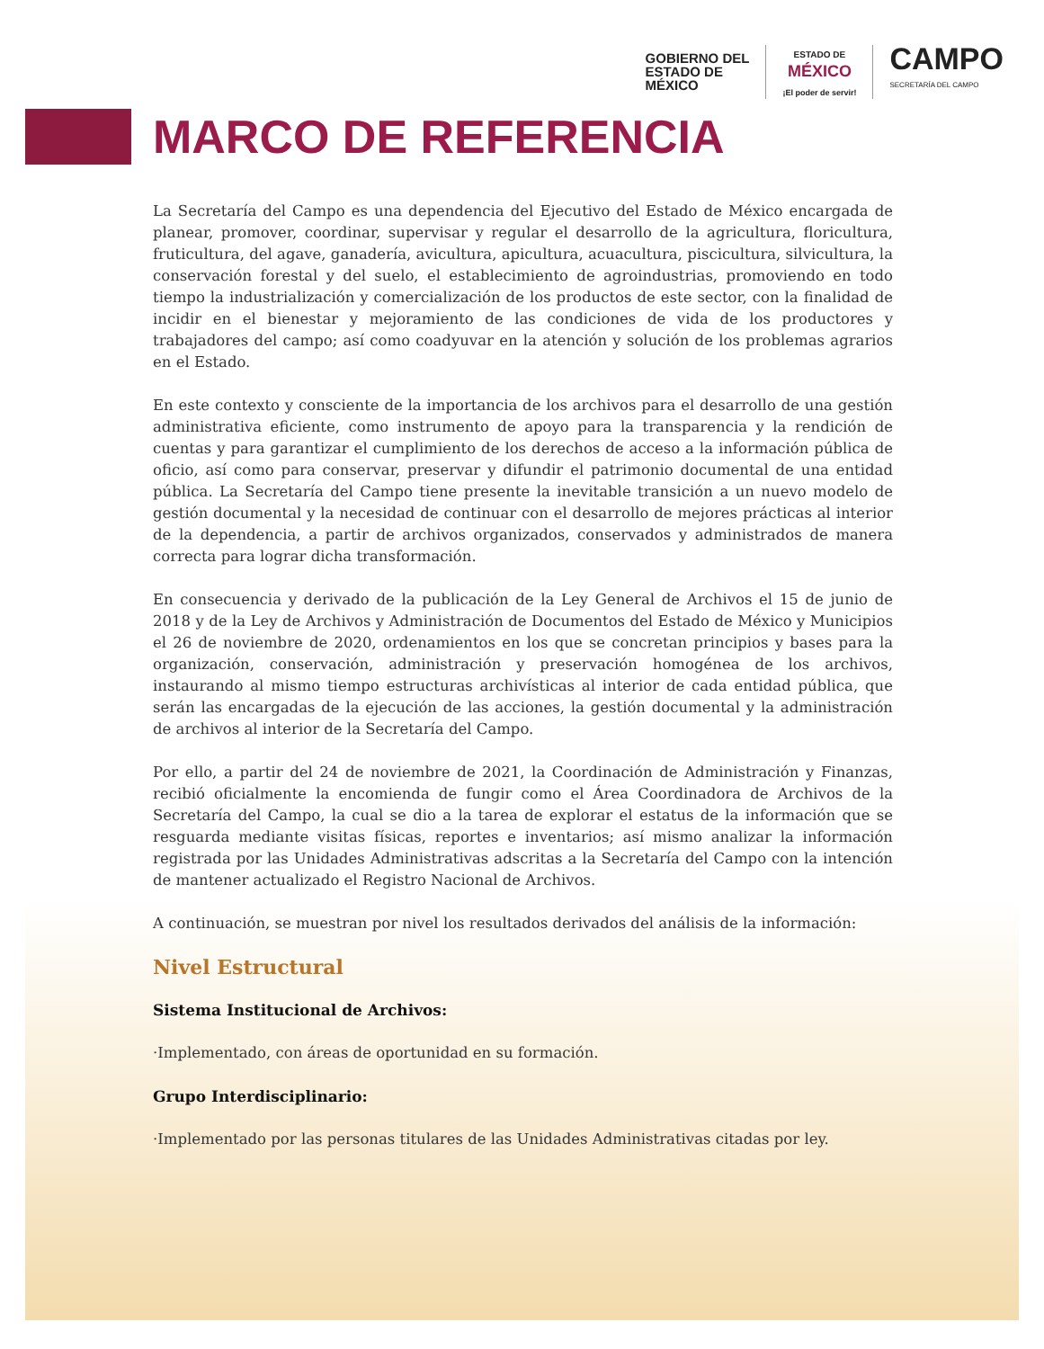GOBIERNO DEL
ESTADO DE
MÉXICO
ESTADO DE
MÉXICO
¡El poder de servir!
CAMPO
SECRETARÍA DEL CAMPO
MARCO DE REFERENCIA
La Secretaría del Campo es una dependencia del Ejecutivo del Estado de México encargada de planear, promover, coordinar, supervisar y regular el desarrollo de la agricultura, floricultura, fruticultura, del agave, ganadería, avicultura, apicultura, acuacultura, piscicultura, silvicultura, la conservación forestal y del suelo, el establecimiento de agroindustrias, promoviendo en todo tiempo la industrialización y comercialización de los productos de este sector, con la finalidad de incidir en el bienestar y mejoramiento de las condiciones de vida de los productores y trabajadores del campo; así como coadyuvar en la atención y solución de los problemas agrarios en el Estado.
En este contexto y consciente de la importancia de los archivos para el desarrollo de una gestión administrativa eficiente, como instrumento de apoyo para la transparencia y la rendición de cuentas y para garantizar el cumplimiento de los derechos de acceso a la información pública de oficio, así como para conservar, preservar y difundir el patrimonio documental de una entidad pública. La Secretaría del Campo tiene presente la inevitable transición a un nuevo modelo de gestión documental y la necesidad de continuar con el desarrollo de mejores prácticas al interior de la dependencia, a partir de archivos organizados, conservados y administrados de manera correcta para lograr dicha transformación.
En consecuencia y derivado de la publicación de la Ley General de Archivos el 15 de junio de 2018 y de la Ley de Archivos y Administración de Documentos del Estado de México y Municipios el 26 de noviembre de 2020, ordenamientos en los que se concretan principios y bases para la organización, conservación, administración y preservación homogénea de los archivos, instaurando al mismo tiempo estructuras archivísticas al interior de cada entidad pública, que serán las encargadas de la ejecución de las acciones, la gestión documental y la administración de archivos al interior de la Secretaría del Campo.
Por ello, a partir del 24 de noviembre de 2021, la Coordinación de Administración y Finanzas, recibió oficialmente la encomienda de fungir como el Área Coordinadora de Archivos de la Secretaría del Campo, la cual se dio a la tarea de explorar el estatus de la información que se resguarda mediante visitas físicas, reportes e inventarios; así mismo analizar la información registrada por las Unidades Administrativas adscritas a la Secretaría del Campo con la intención de mantener actualizado el Registro Nacional de Archivos.
A continuación, se muestran por nivel los resultados derivados del análisis de la información:
Nivel Estructural
Sistema Institucional de Archivos:
·Implementado, con áreas de oportunidad en su formación.
Grupo Interdisciplinario:
·Implementado por las personas titulares de las Unidades Administrativas citadas por ley.